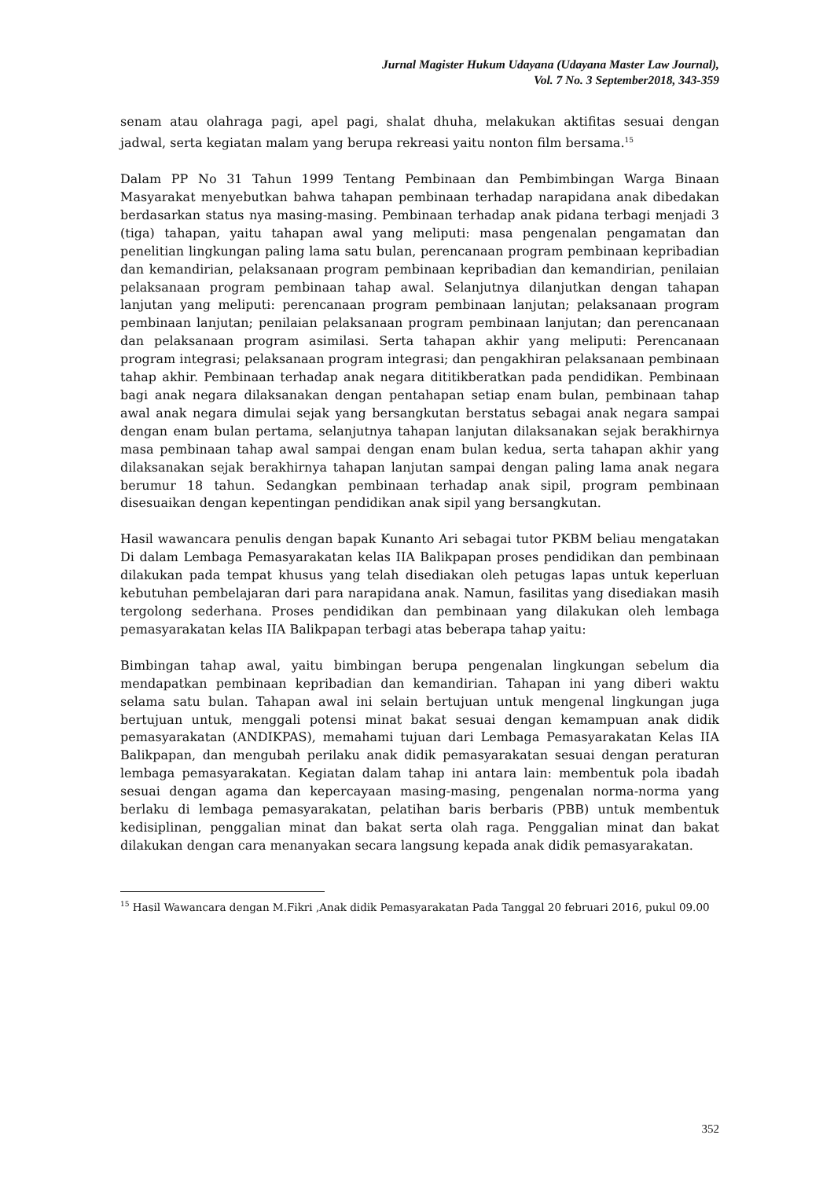Jurnal Magister Hukum Udayana (Udayana Master Law Journal),
Vol. 7 No. 3 September2018, 343-359
senam atau olahraga pagi, apel pagi, shalat dhuha, melakukan aktifitas sesuai dengan jadwal, serta kegiatan malam yang berupa rekreasi yaitu nonton film bersama.<sup>15</sup>
Dalam PP No 31 Tahun 1999 Tentang Pembinaan dan Pembimbingan Warga Binaan Masyarakat menyebutkan bahwa tahapan pembinaan terhadap narapidana anak dibedakan berdasarkan status nya masing-masing. Pembinaan terhadap anak pidana terbagi menjadi 3 (tiga) tahapan, yaitu tahapan awal yang meliputi: masa pengenalan pengamatan dan penelitian lingkungan paling lama satu bulan, perencanaan program pembinaan kepribadian dan kemandirian, pelaksanaan program pembinaan kepribadian dan kemandirian, penilaian pelaksanaan program pembinaan tahap awal. Selanjutnya dilanjutkan dengan tahapan lanjutan yang meliputi: perencanaan program pembinaan lanjutan; pelaksanaan program pembinaan lanjutan; penilaian pelaksanaan program pembinaan lanjutan; dan perencanaan dan pelaksanaan program asimilasi. Serta tahapan akhir yang meliputi: Perencanaan program integrasi; pelaksanaan program integrasi; dan pengakhiran pelaksanaan pembinaan tahap akhir. Pembinaan terhadap anak negara dititikberatkan pada pendidikan. Pembinaan bagi anak negara dilaksanakan dengan pentahapan setiap enam bulan, pembinaan tahap awal anak negara dimulai sejak yang bersangkutan berstatus sebagai anak negara sampai dengan enam bulan pertama, selanjutnya tahapan lanjutan dilaksanakan sejak berakhirnya masa pembinaan tahap awal sampai dengan enam bulan kedua, serta tahapan akhir yang dilaksanakan sejak berakhirnya tahapan lanjutan sampai dengan paling lama anak negara berumur 18 tahun. Sedangkan pembinaan terhadap anak sipil, program pembinaan disesuaikan dengan kepentingan pendidikan anak sipil yang bersangkutan.
Hasil wawancara penulis dengan bapak Kunanto Ari sebagai tutor PKBM beliau mengatakan Di dalam Lembaga Pemasyarakatan kelas IIA Balikpapan proses pendidikan dan pembinaan dilakukan pada tempat khusus yang telah disediakan oleh petugas lapas untuk keperluan kebutuhan pembelajaran dari para narapidana anak. Namun, fasilitas yang disediakan masih tergolong sederhana. Proses pendidikan dan pembinaan yang dilakukan oleh lembaga pemasyarakatan kelas IIA Balikpapan terbagi atas beberapa tahap yaitu:
Bimbingan tahap awal, yaitu bimbingan berupa pengenalan lingkungan sebelum dia mendapatkan pembinaan kepribadian dan kemandirian. Tahapan ini yang diberi waktu selama satu bulan. Tahapan awal ini selain bertujuan untuk mengenal lingkungan juga bertujuan untuk, menggali potensi minat bakat sesuai dengan kemampuan anak didik pemasyarakatan (ANDIKPAS), memahami tujuan dari Lembaga Pemasyarakatan Kelas IIA Balikpapan, dan mengubah perilaku anak didik pemasyarakatan sesuai dengan peraturan lembaga pemasyarakatan. Kegiatan dalam tahap ini antara lain: membentuk pola ibadah sesuai dengan agama dan kepercayaan masing-masing, pengenalan norma-norma yang berlaku di lembaga pemasyarakatan, pelatihan baris berbaris (PBB) untuk membentuk kedisiplinan, penggalian minat dan bakat serta olah raga. Penggalian minat dan bakat dilakukan dengan cara menanyakan secara langsung kepada anak didik pemasyarakatan.
<sup>15</sup> Hasil Wawancara dengan M.Fikri ,Anak didik Pemasyarakatan Pada Tanggal 20 februari 2016, pukul 09.00
352